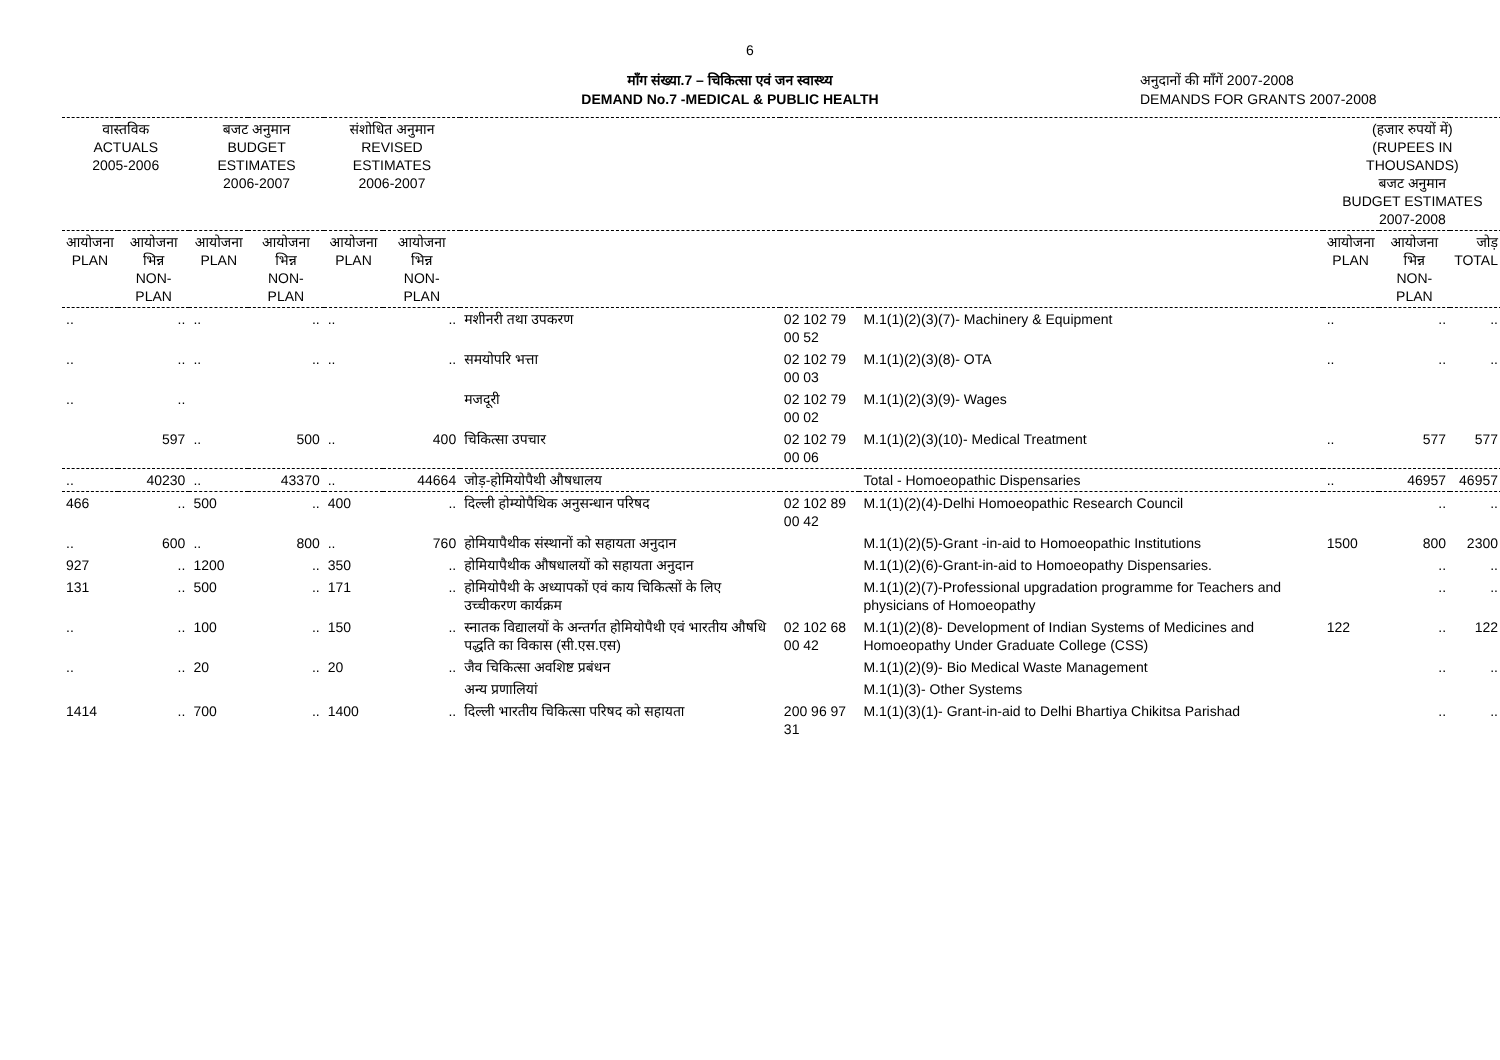6
माँग संख्या.7 – चिकित्सा एवं जन स्वास्थ्य
DEMAND No.7 -MEDICAL & PUBLIC HEALTH
अनुदानों की माँगें 2007-2008
DEMANDS FOR GRANTS 2007-2008
| वास्तविक ACTUALS 2005-2006 | | बजट अनुमान BUDGET ESTIMATES 2006-2007 | | संशोधित अनुमान REVISED ESTIMATES 2006-2007 | | | | | (हजार रुपयों में) (RUPEES IN THOUSANDS) बजट अनुमान BUDGET ESTIMATES 2007-2008 | | |
| --- | --- | --- | --- | --- | --- | --- | --- | --- | --- | --- | --- |
| आयोजना PLAN | आयोजना भिन्न NON-PLAN | आयोजना PLAN | आयोजना भिन्न NON-PLAN | आयोजना PLAN | आयोजना भिन्न NON-PLAN | | | | आयोजना PLAN | आयोजना भिन्न NON-PLAN | जोड़ TOTAL |
| .. | .. | .. | .. | .. | .. | मशीनरी तथा उपकरण | 02 102 79 00 52 | M.1(1)(2)(3)(7)- Machinery & Equipment | .. | .. | .. |
| .. | .. | .. | .. | .. | .. | समयोपरि भत्ता | 02 102 79 00 03 | M.1(1)(2)(3)(8)- OTA | .. | .. | .. |
| .. | .. | | | | | मजदूरी | 02 102 79 00 02 | M.1(1)(2)(3)(9)- Wages | | | |
| | 597 | .. | 500 | .. | 400 | चिकित्सा उपचार | 02 102 79 00 06 | M.1(1)(2)(3)(10)- Medical Treatment | .. | 577 | 577 |
| .. | 40230 | .. | 43370 | .. | 44664 | जोड़-होमियोपैथी औषधालय | | Total - Homoeopathic Dispensaries | .. | 46957 | 46957 |
| 466 | .. | 500 | .. | 400 | .. | दिल्ली होम्योपैथिक अनुसन्धान परिषद | 02 102 89 00 42 | M.1(1)(2)(4)-Delhi Homoeopathic Research Council | | .. | .. |
| .. | 600 | .. | 800 | .. | 760 | होमियापैथीक संस्थानों को सहायता अनुदान | | M.1(1)(2)(5)-Grant -in-aid to Homoeopathic Institutions | 1500 | 800 | 2300 |
| 927 | .. | 1200 | .. | 350 | .. | होमियापैथीक औषधालयों को सहायता अनुदान | | M.1(1)(2)(6)-Grant-in-aid to Homoeopathy Dispensaries. | | .. | .. |
| 131 | .. | 500 | .. | 171 | .. | होमियोपैथी के अध्यापकों एवं काय चिकित्सों के लिए उच्चीकरण कार्यक्रम | | M.1(1)(2)(7)-Professional upgradation programme for Teachers and physicians of Homoeopathy | | .. | .. |
| .. | .. | 100 | .. | 150 | .. | स्नातक विद्यालयों के अन्तर्गत होमियोपैथी एवं भारतीय औषधि पद्धति का विकास (सी.एस.एस) | 02 102 68 00 42 | M.1(1)(2)(8)- Development of Indian Systems of Medicines and Homoeopathy Under Graduate College (CSS) | 122 | .. | 122 |
| .. | .. | 20 | .. | 20 | .. | जैव चिकित्सा अवशिष्ट प्रबंधन | | M.1(1)(2)(9)- Bio Medical Waste Management | | .. | .. |
| | | | | | | अन्य प्रणालियां | | M.1(1)(3)- Other Systems | | | |
| 1414 | .. | 700 | .. | 1400 | .. | दिल्ली भारतीय चिकित्सा परिषद को सहायता | 200 96 97 31 | M.1(1)(3)(1)- Grant-in-aid to Delhi Bhartiya Chikitsa Parishad | | .. | .. |